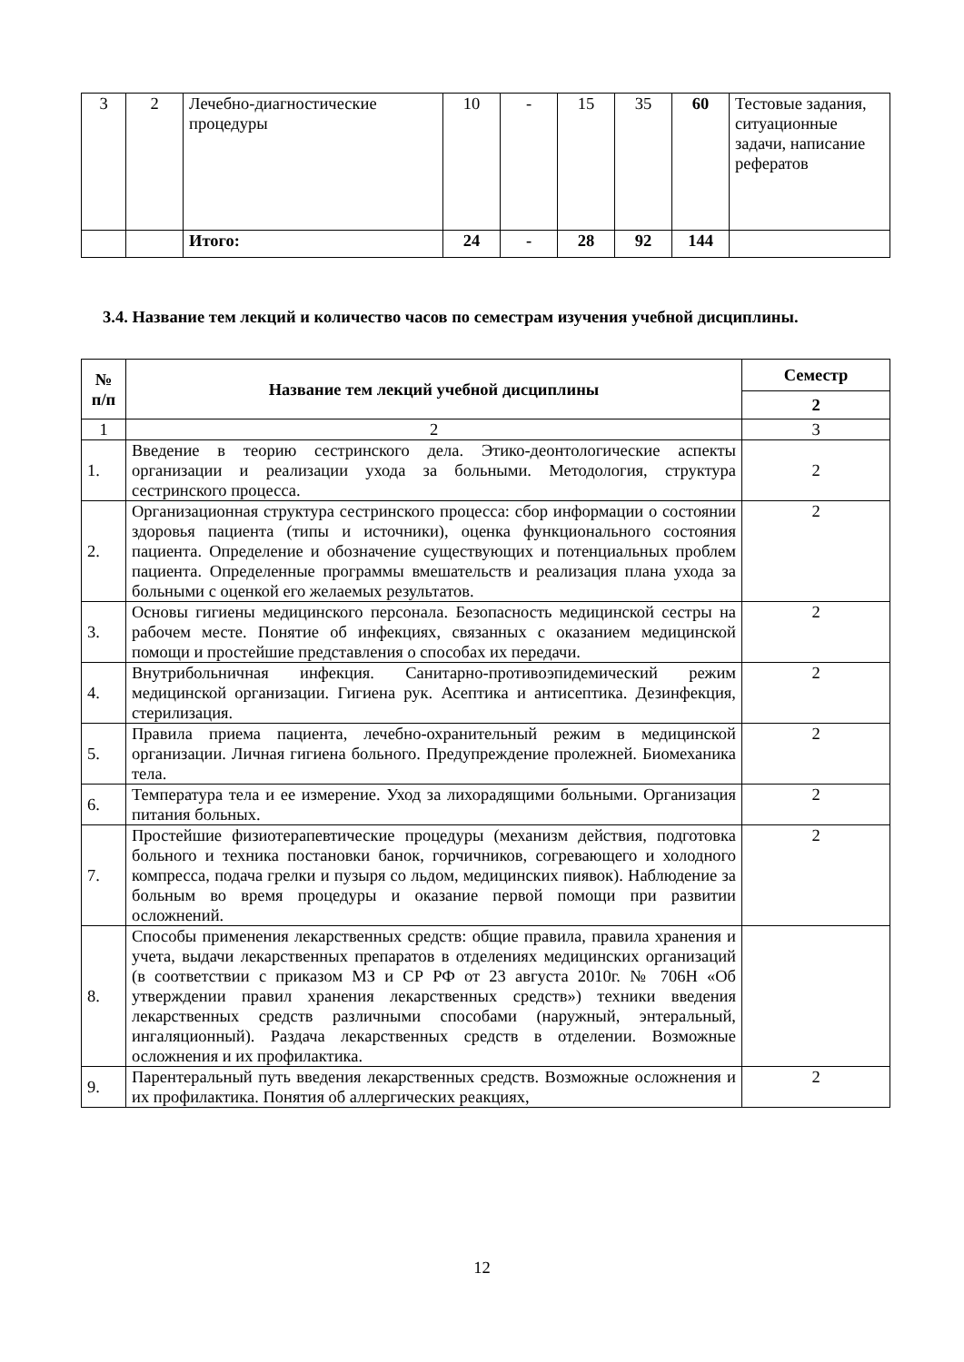| 3 | 2 | Лечебно-диагностические процедуры | 10 | - | 15 | 35 | 60 | Тестовые задания, ситуационные задачи, написание рефератов |
| | | Итого: | 24 | - | 28 | 92 | 144 | |
3.4. Название тем лекций и количество часов по семестрам изучения учебной дисциплины.
| № п/п | Название тем лекций учебной дисциплины | Семестр |
| --- | --- | --- |
| | | 2 |
| 1 | 2 | 3 |
| 1. | Введение в теорию сестринского дела. Этико-деонтологические аспекты организации и реализации ухода за больными. Методология, структура сестринского процесса. | 2 |
| 2. | Организационная структура сестринского процесса: сбор информации о состоянии здоровья пациента (типы и источники), оценка функционального состояния пациента. Определение и обозначение существующих и потенциальных проблем пациента. Определенные программы вмешательств и реализация плана ухода за больными с оценкой его желаемых результатов. | 2 |
| 3. | Основы гигиены медицинского персонала. Безопасность медицинской сестры на рабочем месте. Понятие об инфекциях, связанных с оказанием медицинской помощи и простейшие представления о способах их передачи. | 2 |
| 4. | Внутрибольничная инфекция. Санитарно-противоэпидемический режим медицинской организации. Гигиена рук. Асептика и антисептика. Дезинфекция, стерилизация. | 2 |
| 5. | Правила приема пациента, лечебно-охранительный режим в медицинской организации. Личная гигиена больного. Предупреждение пролежней. Биомеханика тела. | 2 |
| 6. | Температура тела и ее измерение. Уход за лихорадящими больными. Организация питания больных. | 2 |
| 7. | Простейшие физиотерапевтические процедуры (механизм действия, подготовка больного и техника постановки банок, горчичников, согревающего и холодного компресса, подача грелки и пузыря со льдом, медицинских пиявок). Наблюдение за больным во время процедуры и оказание первой помощи при развитии осложнений. | 2 |
| 8. | Способы применения лекарственных средств: общие правила, правила хранения и учета, выдачи лекарственных препаратов в отделениях медицинских организаций (в соответствии с приказом МЗ и СР РФ от 23 августа 2010г. № 706Н «Об утверждении правил хранения лекарственных средств») техники введения лекарственных средств различными способами (наружный, энтеральный, ингаляционный). Раздача лекарственных средств в отделении. Возможные осложнения и их профилактика. | |
| 9. | Парентеральный путь введения лекарственных средств. Возможные осложнения и их профилактика. Понятия об аллергических реакциях, | 2 |
12